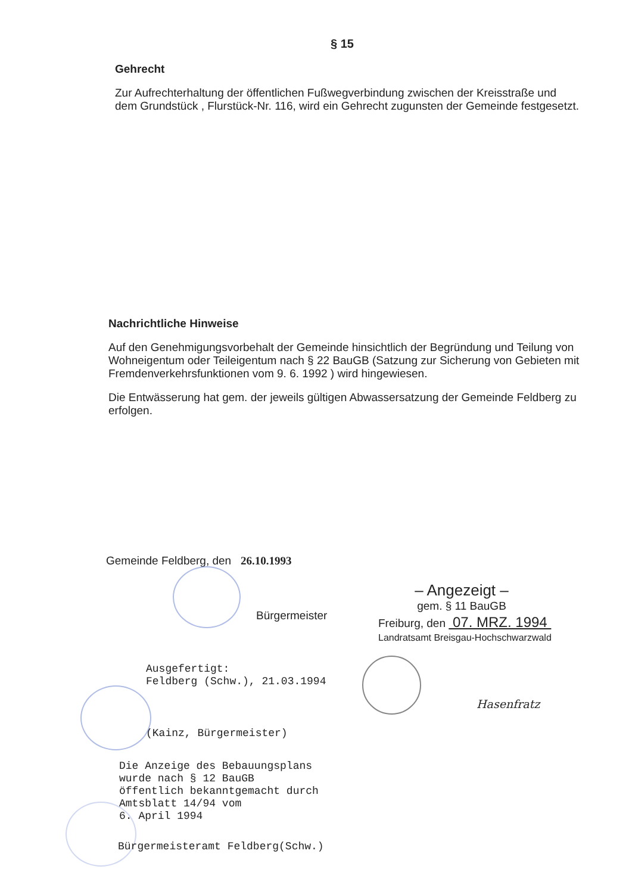§ 15
Gehrecht
Zur Aufrechterhaltung der öffentlichen Fußwegverbindung zwischen der Kreisstraße und dem Grundstück , Flurstück-Nr. 116, wird ein Gehrecht zugunsten der Gemeinde festgesetzt.
Nachrichtliche Hinweise
Auf den Genehmigungsvorbehalt der Gemeinde hinsichtlich der Begründung und Teilung von Wohneigentum oder Teileigentum nach § 22 BauGB (Satzung zur Sicherung von Gebieten mit Fremdenverkehrsfunktionen vom 9. 6. 1992 ) wird hingewiesen.
Die Entwässerung hat gem. der jeweils gültigen Abwassersatzung der Gemeinde Feldberg zu erfolgen.
Gemeinde Feldberg, den 26.10.1993
Bürgermeister
– Angezeigt –
gem. § 11 BauGB
Freiburg, den 07. MRZ. 1994
Landratsamt Breisgau-Hochschwarzwald
Hasenfratz
Ausgefertigt:
Feldberg (Schw.), 21.03.1994
(Kainz, Bürgermeister)
Die Anzeige des Bebauungsplans
wurde nach § 12 BauGB
öffentlich bekanntgemacht durch
Amtsblatt 14/94 vom
6. April 1994
Bürgermeisteramt Feldberg(Schw.)